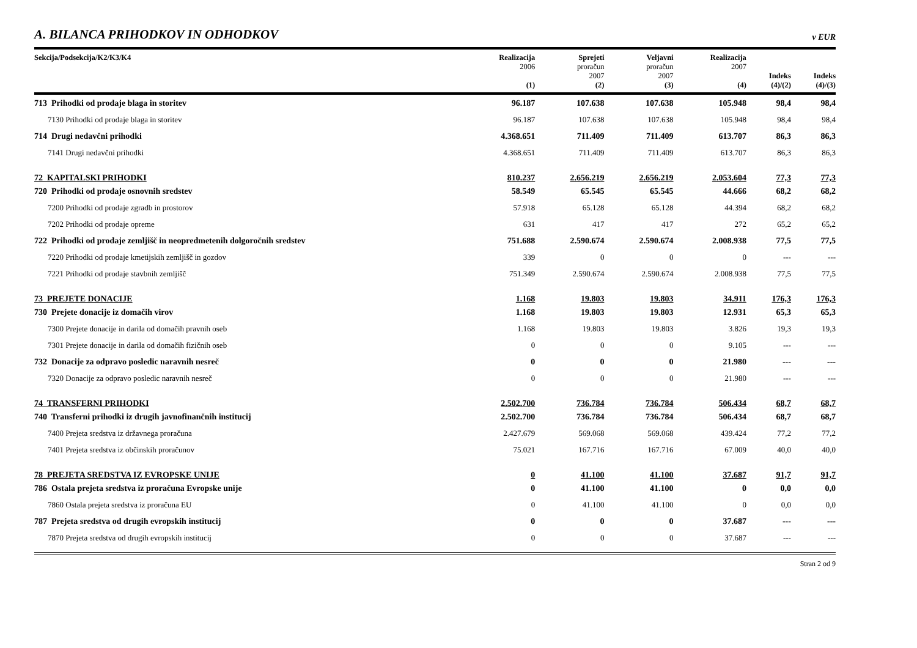A. BILANCA PRIHODKOV IN ODHODKOV
v EUR
| Sekcija/Podsekcija/K2/K3/K4 | Realizacija 2006 (1) | Sprejeti proračun 2007 (2) | Veljavni proračun 2007 (3) | Realizacija 2007 (4) | Indeks (4)/(2) | Indeks (4)/(3) |
| --- | --- | --- | --- | --- | --- | --- |
| 713 Prihodki od prodaje blaga in storitev | 96.187 | 107.638 | 107.638 | 105.948 | 98,4 | 98,4 |
| 7130 Prihodki od prodaje blaga in storitev | 96.187 | 107.638 | 107.638 | 105.948 | 98,4 | 98,4 |
| 714 Drugi nedavčni prihodki | 4.368.651 | 711.409 | 711.409 | 613.707 | 86,3 | 86,3 |
| 7141 Drugi nedavčni prihodki | 4.368.651 | 711.409 | 711.409 | 613.707 | 86,3 | 86,3 |
| 72 KAPITALSKI PRIHODKI | 810.237 | 2.656.219 | 2.656.219 | 2.053.604 | 77,3 | 77,3 |
| 720 Prihodki od prodaje osnovnih sredstev | 58.549 | 65.545 | 65.545 | 44.666 | 68,2 | 68,2 |
| 7200 Prihodki od prodaje zgradb in prostorov | 57.918 | 65.128 | 65.128 | 44.394 | 68,2 | 68,2 |
| 7202 Prihodki od prodaje opreme | 631 | 417 | 417 | 272 | 65,2 | 65,2 |
| 722 Prihodki od prodaje zemljišč in neopredmetenih dolgoročnih sredstev | 751.688 | 2.590.674 | 2.590.674 | 2.008.938 | 77,5 | 77,5 |
| 7220 Prihodki od prodaje kmetijskih zemljišč in gozdov | 339 | 0 | 0 | 0 | --- | --- |
| 7221 Prihodki od prodaje stavbnih zemljišč | 751.349 | 2.590.674 | 2.590.674 | 2.008.938 | 77,5 | 77,5 |
| 73 PREJETE DONACIJE | 1.168 | 19.803 | 19.803 | 34.911 | 176,3 | 176,3 |
| 730 Prejete donacije iz domačih virov | 1.168 | 19.803 | 19.803 | 12.931 | 65,3 | 65,3 |
| 7300 Prejete donacije in darila od domačih pravnih oseb | 1.168 | 19.803 | 19.803 | 3.826 | 19,3 | 19,3 |
| 7301 Prejete donacije in darila od domačih fizičnih oseb | 0 | 0 | 0 | 9.105 | --- | --- |
| 732 Donacije za odpravo posledic naravnih nesreč | 0 | 0 | 0 | 21.980 | --- | --- |
| 7320 Donacije za odpravo posledic naravnih nesreč | 0 | 0 | 0 | 21.980 | --- | --- |
| 74 TRANSFERNI PRIHODKI | 2.502.700 | 736.784 | 736.784 | 506.434 | 68,7 | 68,7 |
| 740 Transferni prihodki iz drugih javnofinančnih institucij | 2.502.700 | 736.784 | 736.784 | 506.434 | 68,7 | 68,7 |
| 7400 Prejeta sredstva iz državnega proračuna | 2.427.679 | 569.068 | 569.068 | 439.424 | 77,2 | 77,2 |
| 7401 Prejeta sredstva iz občinskih proračunov | 75.021 | 167.716 | 167.716 | 67.009 | 40,0 | 40,0 |
| 78 PREJETA SREDSTVA IZ EVROPSKE UNIJE | 0 | 41.100 | 41.100 | 37.687 | 91,7 | 91,7 |
| 786 Ostala prejeta sredstva iz proračuna Evropske unije | 0 | 41.100 | 41.100 | 0 | 0,0 | 0,0 |
| 7860 Ostala prejeta sredstva iz proračuna EU | 0 | 41.100 | 41.100 | 0 | 0,0 | 0,0 |
| 787 Prejeta sredstva od drugih evropskih institucij | 0 | 0 | 0 | 37.687 | --- | --- |
| 7870 Prejeta sredstva od drugih evropskih institucij | 0 | 0 | 0 | 37.687 | --- | --- |
Stran 2 od 9